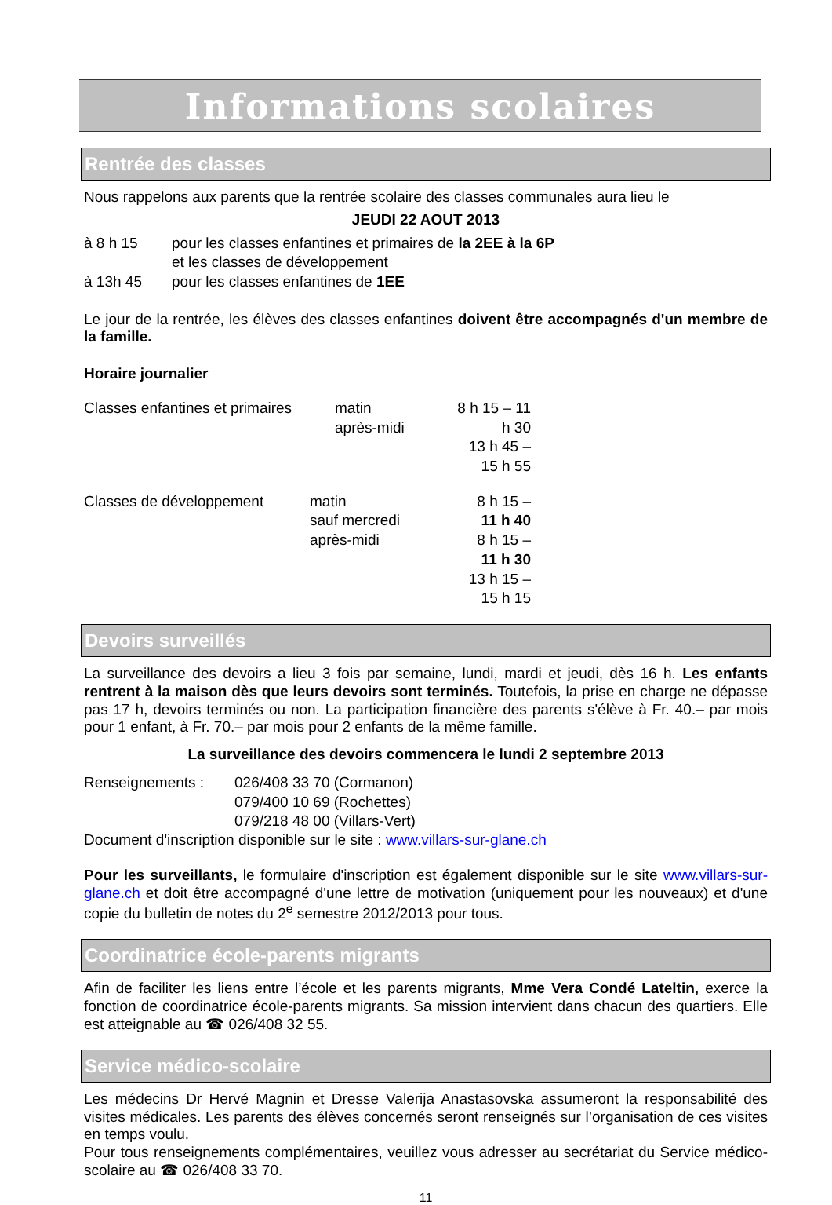Informations scolaires
Rentrée des classes
Nous rappelons aux parents que la rentrée scolaire des classes communales aura lieu le
JEUDI 22 AOUT 2013
| à 8 h 15 | pour les classes enfantines et primaires de la 2EE à la 6P et les classes de développement |
| à 13h 45 | pour les classes enfantines de 1EE |
Le jour de la rentrée, les élèves des classes enfantines doivent être accompagnés d'un membre de la famille.
Horaire journalier
| Classes enfantines et primaires | matin après-midi | 8 h 15 – 11 h 30 13 h 45 – 15 h 55 |
| Classes de développement | matin sauf mercredi après-midi | 8 h 15 – 11 h 40 8 h 15 – 11 h 30 13 h 15 – 15 h 15 |
Devoirs surveillés
La surveillance des devoirs a lieu 3 fois par semaine, lundi, mardi et jeudi, dès 16 h. Les enfants rentrent à la maison dès que leurs devoirs sont terminés. Toutefois, la prise en charge ne dépasse pas 17 h, devoirs terminés ou non. La participation financière des parents s'élève à Fr. 40.– par mois pour 1 enfant, à Fr. 70.– par mois pour 2 enfants de la même famille.
La surveillance des devoirs commencera le lundi 2 septembre 2013
| Renseignements : | 026/408 33 70 (Cormanon) 079/400 10 69 (Rochettes) 079/218 48 00 (Villars-Vert) |
Document d'inscription disponible sur le site : www.villars-sur-glane.ch
Pour les surveillants, le formulaire d'inscription est également disponible sur le site www.villars-sur-glane.ch et doit être accompagné d'une lettre de motivation (uniquement pour les nouveaux) et d'une copie du bulletin de notes du 2<sup>e</sup> semestre 2012/2013 pour tous.
Coordinatrice école-parents migrants
Afin de faciliter les liens entre l’école et les parents migrants, Mme Vera Condé Lateltin, exerce la fonction de coordinatrice école-parents migrants. Sa mission intervient dans chacun des quartiers. Elle est atteignable au ☎ 026/408 32 55.
Service médico-scolaire
Les médecins Dr Hervé Magnin et Dresse Valerija Anastasovska assumeront la responsabilité des visites médicales. Les parents des élèves concernés seront renseignés sur l’organisation de ces visites en temps voulu.
Pour tous renseignements complémentaires, veuillez vous adresser au secrétariat du Service médico-scolaire au ☎ 026/408 33 70.
11